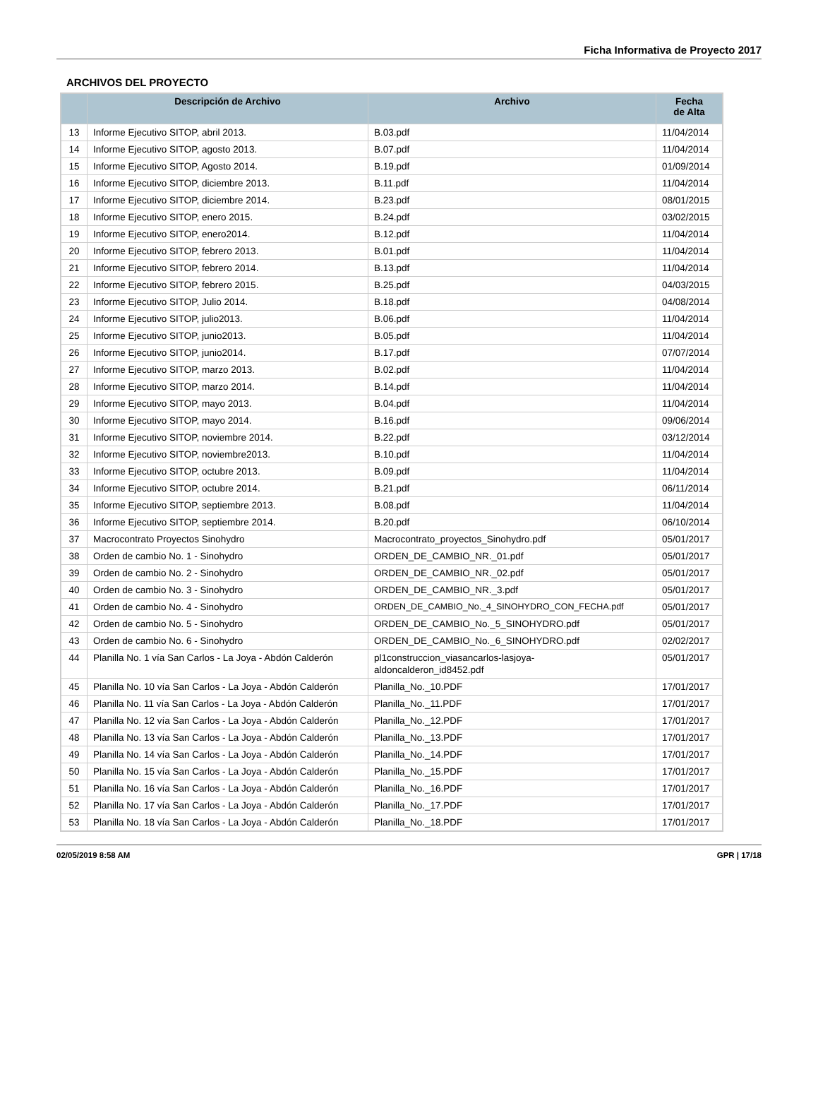Ficha Informativa de Proyecto 2017
ARCHIVOS DEL PROYECTO
| | Descripción de Archivo | Archivo | Fecha de Alta |
| --- | --- | --- | --- |
| 13 | Informe Ejecutivo SITOP, abril 2013. | B.03.pdf | 11/04/2014 |
| 14 | Informe Ejecutivo SITOP, agosto 2013. | B.07.pdf | 11/04/2014 |
| 15 | Informe Ejecutivo SITOP, Agosto 2014. | B.19.pdf | 01/09/2014 |
| 16 | Informe Ejecutivo SITOP, diciembre 2013. | B.11.pdf | 11/04/2014 |
| 17 | Informe Ejecutivo SITOP, diciembre 2014. | B.23.pdf | 08/01/2015 |
| 18 | Informe Ejecutivo SITOP, enero 2015. | B.24.pdf | 03/02/2015 |
| 19 | Informe Ejecutivo SITOP, enero2014. | B.12.pdf | 11/04/2014 |
| 20 | Informe Ejecutivo SITOP, febrero 2013. | B.01.pdf | 11/04/2014 |
| 21 | Informe Ejecutivo SITOP, febrero 2014. | B.13.pdf | 11/04/2014 |
| 22 | Informe Ejecutivo SITOP, febrero 2015. | B.25.pdf | 04/03/2015 |
| 23 | Informe Ejecutivo SITOP, Julio 2014. | B.18.pdf | 04/08/2014 |
| 24 | Informe Ejecutivo SITOP, julio2013. | B.06.pdf | 11/04/2014 |
| 25 | Informe Ejecutivo SITOP, junio2013. | B.05.pdf | 11/04/2014 |
| 26 | Informe Ejecutivo SITOP, junio2014. | B.17.pdf | 07/07/2014 |
| 27 | Informe Ejecutivo SITOP, marzo 2013. | B.02.pdf | 11/04/2014 |
| 28 | Informe Ejecutivo SITOP, marzo 2014. | B.14.pdf | 11/04/2014 |
| 29 | Informe Ejecutivo SITOP, mayo 2013. | B.04.pdf | 11/04/2014 |
| 30 | Informe Ejecutivo SITOP, mayo 2014. | B.16.pdf | 09/06/2014 |
| 31 | Informe Ejecutivo SITOP, noviembre 2014. | B.22.pdf | 03/12/2014 |
| 32 | Informe Ejecutivo SITOP, noviembre2013. | B.10.pdf | 11/04/2014 |
| 33 | Informe Ejecutivo SITOP, octubre 2013. | B.09.pdf | 11/04/2014 |
| 34 | Informe Ejecutivo SITOP, octubre 2014. | B.21.pdf | 06/11/2014 |
| 35 | Informe Ejecutivo SITOP, septiembre 2013. | B.08.pdf | 11/04/2014 |
| 36 | Informe Ejecutivo SITOP, septiembre 2014. | B.20.pdf | 06/10/2014 |
| 37 | Macrocontrato Proyectos Sinohydro | Macrocontrato_proyectos_Sinohydro.pdf | 05/01/2017 |
| 38 | Orden de cambio No. 1 - Sinohydro | ORDEN_DE_CAMBIO_NR._01.pdf | 05/01/2017 |
| 39 | Orden de cambio No. 2 - Sinohydro | ORDEN_DE_CAMBIO_NR._02.pdf | 05/01/2017 |
| 40 | Orden de cambio No. 3 - Sinohydro | ORDEN_DE_CAMBIO_NR._3.pdf | 05/01/2017 |
| 41 | Orden de cambio No. 4 - Sinohydro | ORDEN_DE_CAMBIO_No._4_SINOHYDRO_CON_FECHA.pdf | 05/01/2017 |
| 42 | Orden de cambio No. 5 - Sinohydro | ORDEN_DE_CAMBIO_No._5_SINOHYDRO.pdf | 05/01/2017 |
| 43 | Orden de cambio No. 6 - Sinohydro | ORDEN_DE_CAMBIO_No._6_SINOHYDRO.pdf | 02/02/2017 |
| 44 | Planilla No. 1 vía San Carlos - La Joya - Abdón Calderón | pl1construccion_viasancarlos-lasjoya- aldoncalderon_id8452.pdf | 05/01/2017 |
| 45 | Planilla No. 10 vía San Carlos - La Joya - Abdón Calderón | Planilla_No._10.PDF | 17/01/2017 |
| 46 | Planilla No. 11 vía San Carlos - La Joya - Abdón Calderón | Planilla_No._11.PDF | 17/01/2017 |
| 47 | Planilla No. 12 vía San Carlos - La Joya - Abdón Calderón | Planilla_No._12.PDF | 17/01/2017 |
| 48 | Planilla No. 13 vía San Carlos - La Joya - Abdón Calderón | Planilla_No._13.PDF | 17/01/2017 |
| 49 | Planilla No. 14 vía San Carlos - La Joya - Abdón Calderón | Planilla_No._14.PDF | 17/01/2017 |
| 50 | Planilla No. 15 vía San Carlos - La Joya - Abdón Calderón | Planilla_No._15.PDF | 17/01/2017 |
| 51 | Planilla No. 16 vía San Carlos - La Joya - Abdón Calderón | Planilla_No._16.PDF | 17/01/2017 |
| 52 | Planilla No. 17 vía San Carlos - La Joya - Abdón Calderón | Planilla_No._17.PDF | 17/01/2017 |
| 53 | Planilla No. 18 vía San Carlos - La Joya - Abdón Calderón | Planilla_No._18.PDF | 17/01/2017 |
02/05/2019 8:58 AM GPR | 17/18